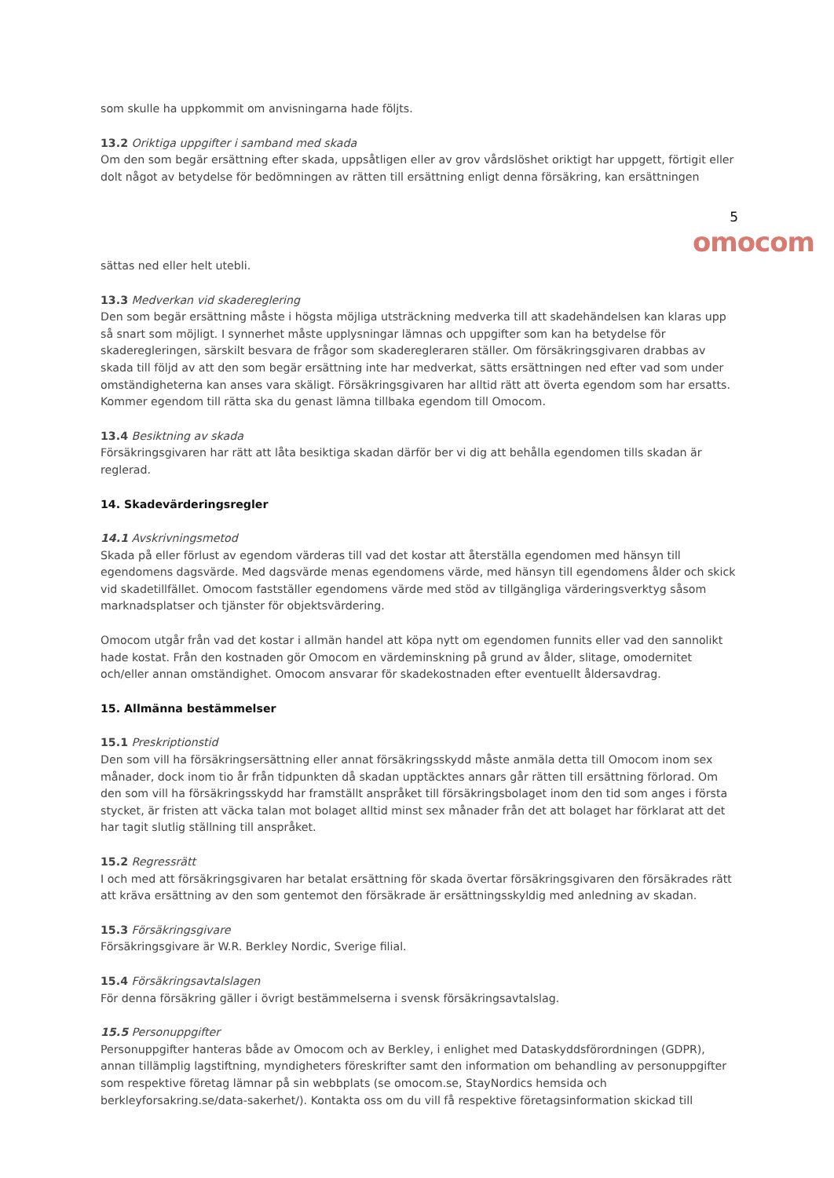som skulle ha uppkommit om anvisningarna hade följts.
13.2 Oriktiga uppgifter i samband med skada
Om den som begär ersättning efter skada, uppsåtligen eller av grov vårdslöshet oriktigt har uppgett, förtigit eller dolt något av betydelse för bedömningen av rätten till ersättning enligt denna försäkring, kan ersättningen
5
omocom
sättas ned eller helt utebli.
13.3 Medverkan vid skadereglering
Den som begär ersättning måste i högsta möjliga utsträckning medverka till att skadehändelsen kan klaras upp så snart som möjligt. I synnerhet måste upplysningar lämnas och uppgifter som kan ha betydelse för skaderegleringen, särskilt besvara de frågor som skaderegleraren ställer. Om försäkringsgivaren drabbas av skada till följd av att den som begär ersättning inte har medverkat, sätts ersättningen ned efter vad som under omständigheterna kan anses vara skäligt. Försäkringsgivaren har alltid rätt att överta egendom som har ersatts. Kommer egendom till rätta ska du genast lämna tillbaka egendom till Omocom.
13.4 Besiktning av skada
Försäkringsgivaren har rätt att låta besiktiga skadan därför ber vi dig att behålla egendomen tills skadan är reglerad.
14. Skadevärderingsregler
14.1 Avskrivningsmetod
Skada på eller förlust av egendom värderas till vad det kostar att återställa egendomen med hänsyn till egendomens dagsvärde. Med dagsvärde menas egendomens värde, med hänsyn till egendomens ålder och skick vid skadetillfället. Omocom fastställer egendomens värde med stöd av tillgängliga värderingsverktyg såsom marknadsplatser och tjänster för objektsvärdering.
Omocom utgår från vad det kostar i allmän handel att köpa nytt om egendomen funnits eller vad den sannolikt hade kostat. Från den kostnaden gör Omocom en värdeminskning på grund av ålder, slitage, omodernitet och/eller annan omständighet. Omocom ansvarar för skadekostnaden efter eventuellt åldersavdrag.
15. Allmänna bestämmelser
15.1 Preskriptionstid
Den som vill ha försäkringsersättning eller annat försäkringsskydd måste anmäla detta till Omocom inom sex månader, dock inom tio år från tidpunkten då skadan upptäcktes annars går rätten till ersättning förlorad. Om den som vill ha försäkringsskydd har framställt anspråket till försäkringsbolaget inom den tid som anges i första stycket, är fristen att väcka talan mot bolaget alltid minst sex månader från det att bolaget har förklarat att det har tagit slutlig ställning till anspråket.
15.2 Regressrätt
I och med att försäkringsgivaren har betalat ersättning för skada övertar försäkringsgivaren den försäkrades rätt att kräva ersättning av den som gentemot den försäkrade är ersättningsskyldig med anledning av skadan.
15.3 Försäkringsgivare
Försäkringsgivare är W.R. Berkley Nordic, Sverige filial.
15.4 Försäkringsavtalslagen
För denna försäkring gäller i övrigt bestämmelserna i svensk försäkringsavtalslag.
15.5 Personuppgifter
Personuppgifter hanteras både av Omocom och av Berkley, i enlighet med Dataskyddsförordningen (GDPR), annan tillämplig lagstiftning, myndigheters föreskrifter samt den information om behandling av personuppgifter som respektive företag lämnar på sin webbplats (se omocom.se, StayNordics hemsida och berkleyforsakring.se/data-sakerhet/). Kontakta oss om du vill få respektive företagsinformation skickad till